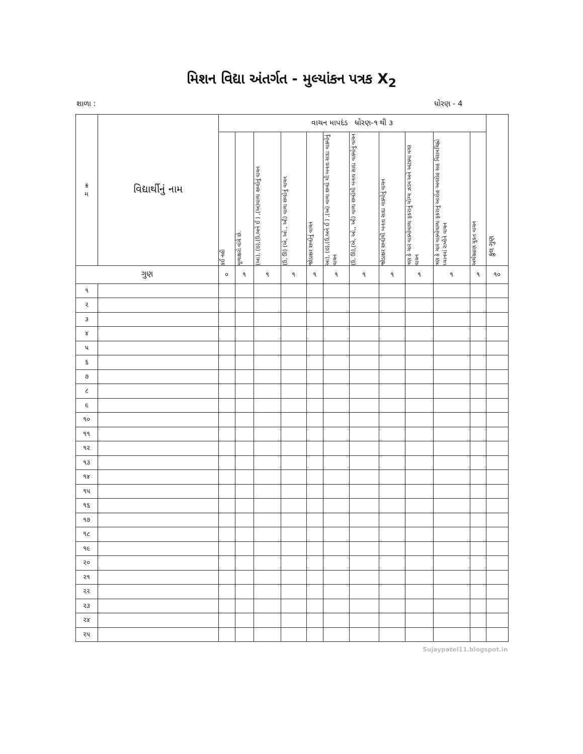મિશન વિદ્યા અંતર્ગત - મુલ્યાંકન પત્રક X<sub>2</sub>
શાળા : ધોરણ - 4
| ક્ર મ | વિદ્યાર્થીનું નામ | વાચન માપદંડ ધોરણ-૧ થી ૩ | | | | | | | | | | | કુલ ગુણ |
| --- | --- | --- | --- | --- | --- | --- | --- | --- | --- | --- | --- | --- | --- |
| | | કઈ નહી | મૂળાક્ષરો વાંચે છે. | (આ), (ઇ),(ઉ,અને ઈ ) ,(અ)વાળા શબ્દોનું વાચન | (ઉ, ઊ) (એ, ઓ., ઔ) વાળા શબ્દોનું વાચન | જોડાક્ષર શબ્દોનું વાચન | આ), (ઇ),(ઉ,અને ઈ ) ,(અં) વાળા શબ્દો થી બનતા સાદા વાક્યોનું વાચન | (ઉ, ઊ),(એ, ઓ,, ઔ) વાળા શબ્દોથી બનતા સાદા વાક્યોનું વાચન | જોડાક્ષર શબ્દોથી બનતા સાદા વાક્યોનું વાચન | ત્રણ કે ચાર વાક્યોવાળા ફકરાનું યોગ્ય ઝડપ અને અટક્યા વગર વાચન | ત્રણ કે ચાર વાક્યોવાળા ફકરાનું આરોહ અવરોહ સહ વિરામચિહ્નો ધ્યાનમાં રાખીને વાચન | અર્થગ્રહણ યુક્ત વાચન | |
| ગુણ | | ૦ | ૧ | ૧ | ૧ | ૧ | ૧ | ૧ | ૧ | ૧ | ૧ | ૧ | ૧૦ |
| ૧ | | | | | | | | | | | | | |
| ૨ | | | | | | | | | | | | | |
| ૩ | | | | | | | | | | | | | |
| ૪ | | | | | | | | | | | | | |
| ૫ | | | | | | | | | | | | | |
| ૬ | | | | | | | | | | | | | |
| ૭ | | | | | | | | | | | | | |
| ૮ | | | | | | | | | | | | | |
| ૯ | | | | | | | | | | | | | |
| ૧૦ | | | | | | | | | | | | | |
| ૧૧ | | | | | | | | | | | | | |
| ૧૨ | | | | | | | | | | | | | |
| ૧૩ | | | | | | | | | | | | | |
| ૧૪ | | | | | | | | | | | | | |
| ૧૫ | | | | | | | | | | | | | |
| ૧૬ | | | | | | | | | | | | | |
| ૧૭ | | | | | | | | | | | | | |
| ૧૮ | | | | | | | | | | | | | |
| ૧૯ | | | | | | | | | | | | | |
| ૨૦ | | | | | | | | | | | | | |
| ૨૧ | | | | | | | | | | | | | |
| ૨૨ | | | | | | | | | | | | | |
| ૨૩ | | | | | | | | | | | | | |
| ૨૪ | | | | | | | | | | | | | |
| ૨૫ | | | | | | | | | | | | | |
Sujaypatel11.blogspot.in